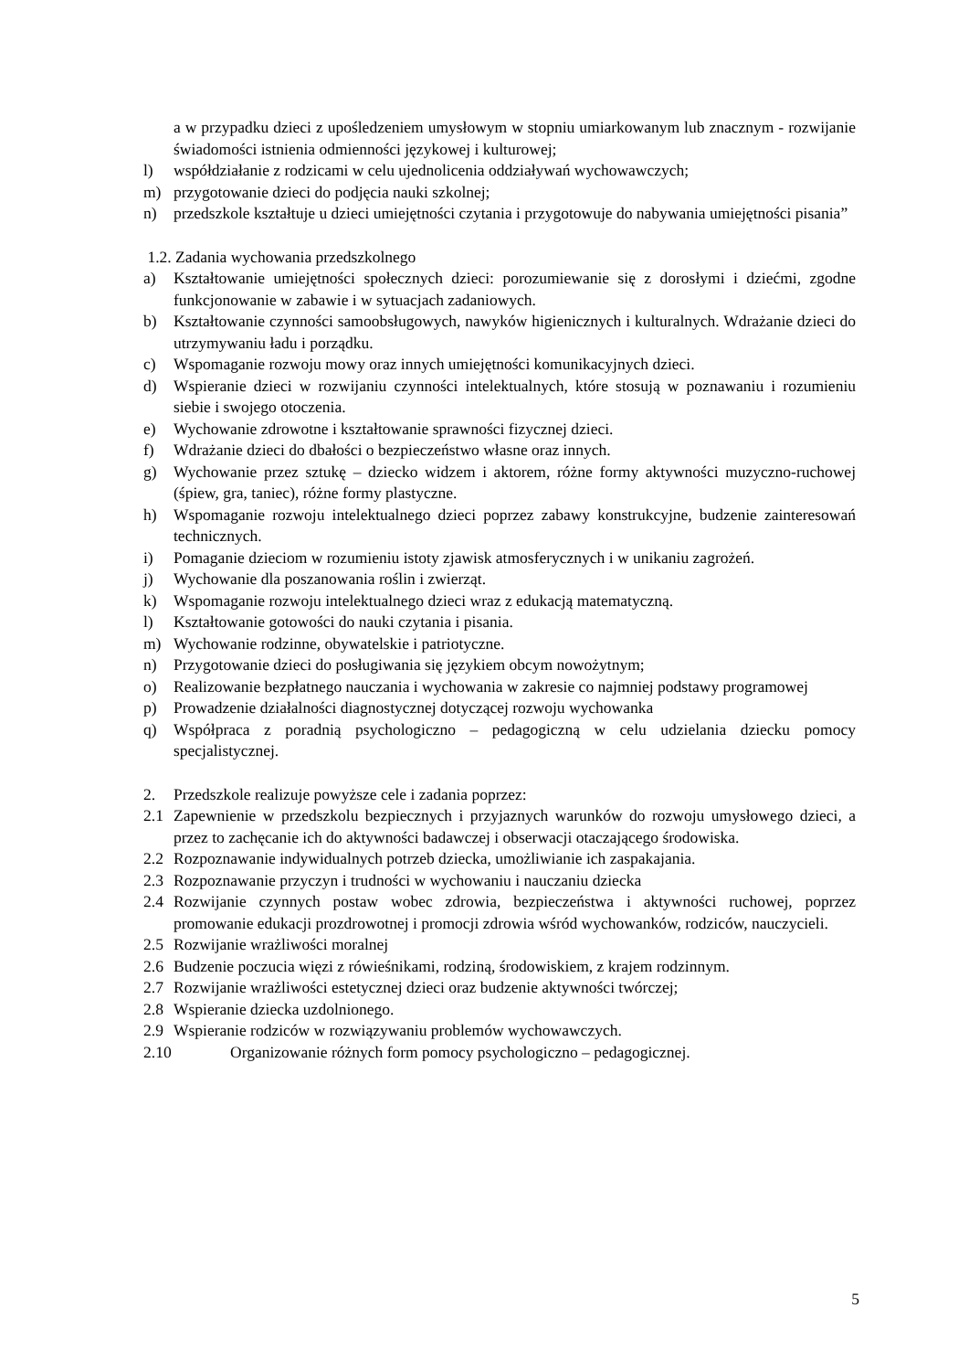a w przypadku dzieci z upośledzeniem umysłowym w stopniu umiarkowanym lub znacznym - rozwijanie świadomości istnienia odmienności językowej i kulturowej;
l) współdziałanie z rodzicami w celu ujednolicenia oddziaływań wychowawczych;
m) przygotowanie dzieci do podjęcia nauki szkolnej;
n) przedszkole kształtuje u dzieci umiejętności czytania i przygotowuje do nabywania umiejętności pisania”
1.2. Zadania wychowania przedszkolnego
a) Kształtowanie umiejętności społecznych dzieci: porozumiewanie się z dorosłymi i dziećmi, zgodne funkcjonowanie w zabawie i w sytuacjach zadaniowych.
b) Kształtowanie czynności samoobsługowych, nawyków higienicznych i kulturalnych. Wdrażanie dzieci do utrzymywaniu ładu i porządku.
c) Wspomaganie rozwoju mowy oraz innych umiejętności komunikacyjnych dzieci.
d) Wspieranie dzieci w rozwijaniu czynności intelektualnych, które stosują w poznawaniu i rozumieniu siebie i swojego otoczenia.
e) Wychowanie zdrowotne i kształtowanie sprawności fizycznej dzieci.
f) Wdrażanie dzieci do dbałości o bezpieczeństwo własne oraz innych.
g) Wychowanie przez sztukę – dziecko widzem i aktorem, różne formy aktywności muzyczno-ruchowej (śpiew, gra, taniec), różne formy plastyczne.
h) Wspomaganie rozwoju intelektualnego dzieci poprzez zabawy konstrukcyjne, budzenie zainteresowań technicznych.
i) Pomaganie dzieciom w rozumieniu istoty zjawisk atmosferycznych i w unikaniu zagrożeń.
j) Wychowanie dla poszanowania roślin i zwierząt.
k) Wspomaganie rozwoju intelektualnego dzieci wraz z edukacją matematyczną.
l) Kształtowanie gotowości do nauki czytania i pisania.
m) Wychowanie rodzinne, obywatelskie i patriotyczne.
n) Przygotowanie dzieci do posługiwania się językiem obcym nowożytnym;
o) Realizowanie bezpłatnego nauczania i wychowania w zakresie co najmniej podstawy programowej
p) Prowadzenie działalności diagnostycznej dotyczącej rozwoju wychowanka
q) Współpraca z poradnią psychologiczno – pedagogiczną w celu udzielania dziecku pomocy specjalistycznej.
2. Przedszkole realizuje powyższe cele i zadania poprzez:
2.1 Zapewnienie w przedszkolu bezpiecznych i przyjaznych warunków do rozwoju umysłowego dzieci, a przez to zachęcanie ich do aktywności badawczej i obserwacji otaczającego środowiska.
2.2 Rozpoznawanie indywidualnych potrzeb dziecka, umożliwianie ich zaspakajania.
2.3 Rozpoznawanie przyczyn i trudności w wychowaniu i nauczaniu dziecka
2.4 Rozwijanie czynnych postaw wobec zdrowia, bezpieczeństwa i aktywności ruchowej, poprzez promowanie edukacji prozdrowotnej i promocji zdrowia wśród wychowanków, rodziców, nauczycieli.
2.5 Rozwijanie wrażliwości moralnej
2.6 Budzenie poczucia więzi z rówieśnikami, rodziną, środowiskiem, z krajem rodzinnym.
2.7 Rozwijanie wrażliwości estetycznej dzieci oraz budzenie aktywności twórczej;
2.8 Wspieranie dziecka uzdolnionego.
2.9 Wspieranie rodziców w rozwiązywaniu problemów wychowawczych.
2.10 Organizowanie różnych form pomocy psychologiczno – pedagogicznej.
5